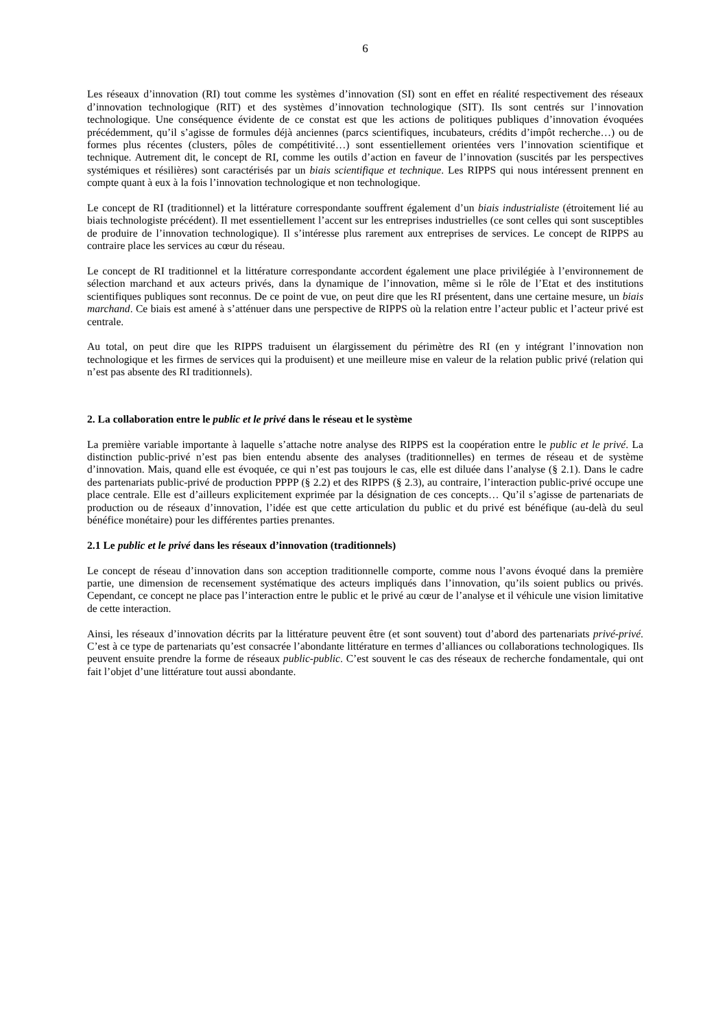6
Les réseaux d’innovation (RI) tout comme les systèmes d’innovation (SI) sont en effet en réalité respectivement des réseaux d’innovation technologique (RIT) et des systèmes d’innovation technologique (SIT). Ils sont centrés sur l’innovation technologique. Une conséquence évidente de ce constat est que les actions de politiques publiques d’innovation évoquées précédemment, qu’il s’agisse de formules déjà anciennes (parcs scientifiques, incubateurs, crédits d’impôt recherche…) ou de formes plus récentes (clusters, pôles de compétitivité…) sont essentiellement orientées vers l’innovation scientifique et technique. Autrement dit, le concept de RI, comme les outils d’action en faveur de l’innovation (suscités par les perspectives systémiques et résilières) sont caractérisés par un biais scientifique et technique. Les RIPPS qui nous intéressent prennent en compte quant à eux à la fois l’innovation technologique et non technologique.
Le concept de RI (traditionnel) et la littérature correspondante souffrent également d’un biais industrialiste (étroitement lié au biais technologiste précédent). Il met essentiellement l’accent sur les entreprises industrielles (ce sont celles qui sont susceptibles de produire de l’innovation technologique). Il s’intéresse plus rarement aux entreprises de services. Le concept de RIPPS au contraire place les services au cœur du réseau.
Le concept de RI traditionnel et la littérature correspondante accordent également une place privilégiée à l’environnement de sélection marchand et aux acteurs privés, dans la dynamique de l’innovation, même si le rôle de l’Etat et des institutions scientifiques publiques sont reconnus. De ce point de vue, on peut dire que les RI présentent, dans une certaine mesure, un biais marchand. Ce biais est amené à s’atténuer dans une perspective de RIPPS où la relation entre l’acteur public et l’acteur privé est centrale.
Au total, on peut dire que les RIPPS traduisent un élargissement du périmètre des RI (en y intégrant l’innovation non technologique et les firmes de services qui la produisent) et une meilleure mise en valeur de la relation public privé (relation qui n’est pas absente des RI traditionnels).
2. La collaboration entre le public et le privé dans le réseau et le système
La première variable importante à laquelle s’attache notre analyse des RIPPS est la coopération entre le public et le privé. La distinction public-privé n’est pas bien entendu absente des analyses (traditionnelles) en termes de réseau et de système d’innovation. Mais, quand elle est évoquée, ce qui n’est pas toujours le cas, elle est diluée dans l’analyse (§ 2.1). Dans le cadre des partenariats public-privé de production PPPP (§ 2.2) et des RIPPS (§ 2.3), au contraire, l’interaction public-privé occupe une place centrale. Elle est d’ailleurs explicitement exprimée par la désignation de ces concepts… Qu’il s’agisse de partenariats de production ou de réseaux d’innovation, l’idée est que cette articulation du public et du privé est bénéfique (au-delà du seul bénéfice monétaire) pour les différentes parties prenantes.
2.1 Le public et le privé dans les réseaux d’innovation (traditionnels)
Le concept de réseau d’innovation dans son acception traditionnelle comporte, comme nous l’avons évoqué dans la première partie, une dimension de recensement systématique des acteurs impliqués dans l’innovation, qu’ils soient publics ou privés. Cependant, ce concept ne place pas l’interaction entre le public et le privé au cœur de l’analyse et il véhicule une vision limitative de cette interaction.
Ainsi, les réseaux d’innovation décrits par la littérature peuvent être (et sont souvent) tout d’abord des partenariats privé-privé. C’est à ce type de partenariats qu’est consacrée l’abondante littérature en termes d’alliances ou collaborations technologiques. Ils peuvent ensuite prendre la forme de réseaux public-public. C’est souvent le cas des réseaux de recherche fondamentale, qui ont fait l’objet d’une littérature tout aussi abondante.